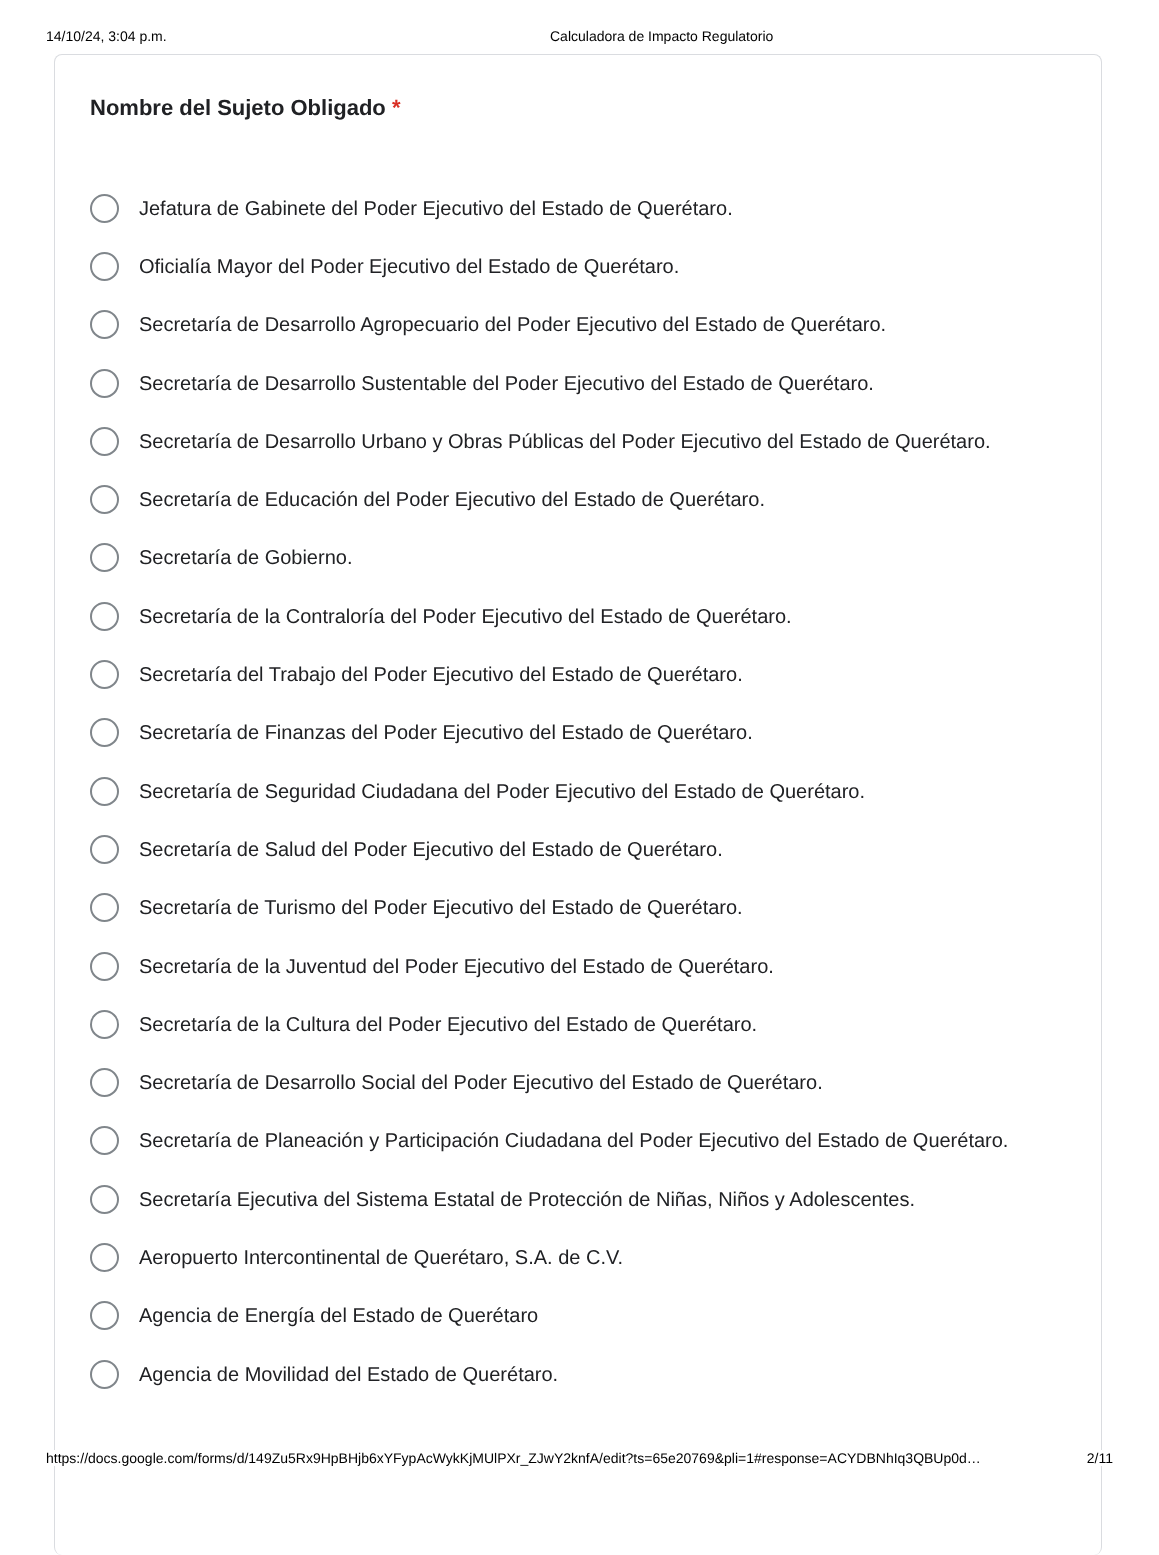14/10/24, 3:04 p.m. Calculadora de Impacto Regulatorio
Nombre del Sujeto Obligado *
Jefatura de Gabinete del Poder Ejecutivo del Estado de Querétaro.
Oficialía Mayor del Poder Ejecutivo del Estado de Querétaro.
Secretaría de Desarrollo Agropecuario del Poder Ejecutivo del Estado de Querétaro.
Secretaría de Desarrollo Sustentable del Poder Ejecutivo del Estado de Querétaro.
Secretaría de Desarrollo Urbano y Obras Públicas del Poder Ejecutivo del Estado de Querétaro.
Secretaría de Educación del Poder Ejecutivo del Estado de Querétaro.
Secretaría de Gobierno.
Secretaría de la Contraloría del Poder Ejecutivo del Estado de Querétaro.
Secretaría del Trabajo del Poder Ejecutivo del Estado de Querétaro.
Secretaría de Finanzas del Poder Ejecutivo del Estado de Querétaro.
Secretaría de Seguridad Ciudadana del Poder Ejecutivo del Estado de Querétaro.
Secretaría de Salud del Poder Ejecutivo del Estado de Querétaro.
Secretaría de Turismo del Poder Ejecutivo del Estado de Querétaro.
Secretaría de la Juventud del Poder Ejecutivo del Estado de Querétaro.
Secretaría de la Cultura del Poder Ejecutivo del Estado de Querétaro.
Secretaría de Desarrollo Social del Poder Ejecutivo del Estado de Querétaro.
Secretaría de Planeación y Participación Ciudadana del Poder Ejecutivo del Estado de Querétaro.
Secretaría Ejecutiva del Sistema Estatal de Protección de Niñas, Niños y Adolescentes.
Aeropuerto Intercontinental de Querétaro, S.A. de C.V.
Agencia de Energía del Estado de Querétaro
Agencia de Movilidad del Estado de Querétaro.
https://docs.google.com/forms/d/149Zu5Rx9HpBHjb6xYFypAcWykKjMUlPXr_ZJwY2knfA/edit?ts=65e20769&pli=1#response=ACYDBNhIq3QBUp0d… 2/11